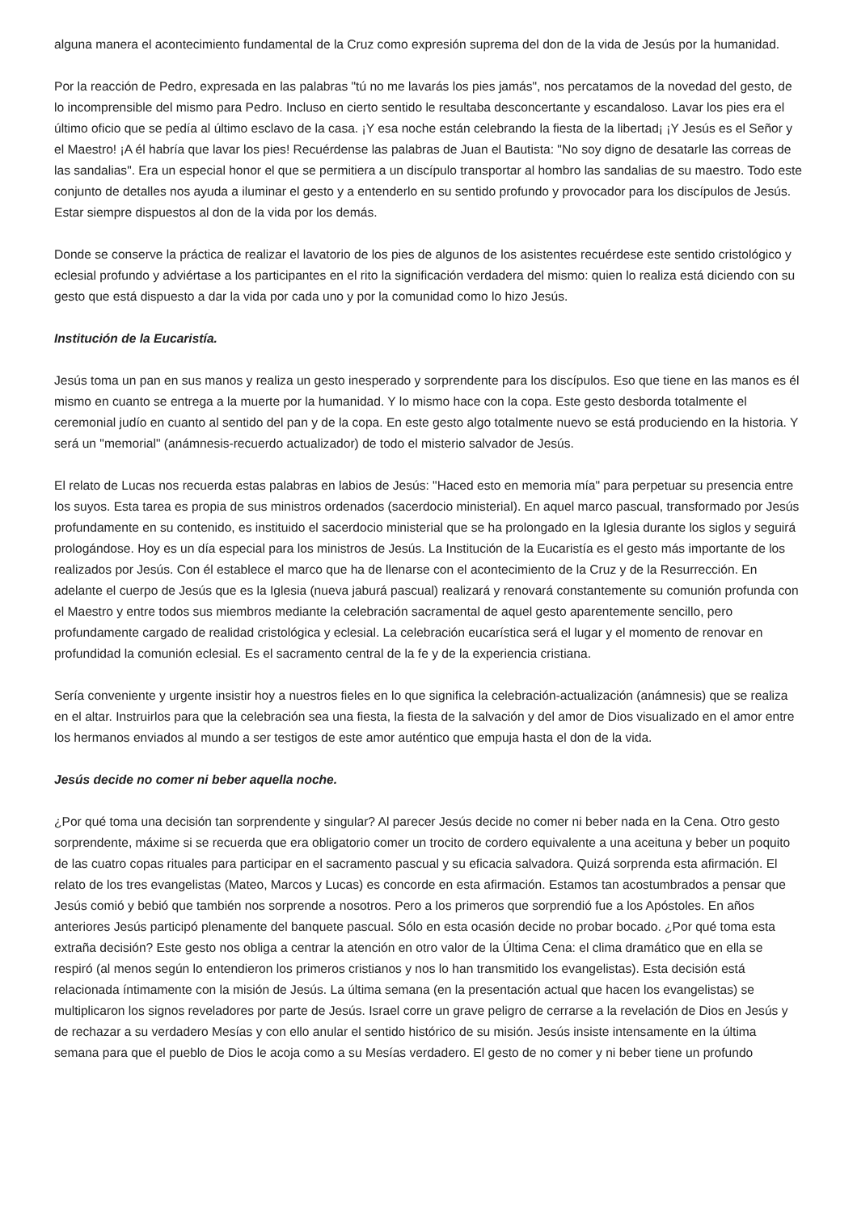alguna manera el acontecimiento fundamental de la Cruz como expresión suprema del don de la vida de Jesús por la humanidad.
Por la reacción de Pedro, expresada en las palabras "tú no me lavarás los pies jamás", nos percatamos de la novedad del gesto, de lo incomprensible del mismo para Pedro. Incluso en cierto sentido le resultaba desconcertante y escandaloso. Lavar los pies era el último oficio que se pedía al último esclavo de la casa. ¡Y esa noche están celebrando la fiesta de la libertad¡ ¡Y Jesús es el Señor y el Maestro! ¡A él habría que lavar los pies! Recuérdense las palabras de Juan el Bautista: "No soy digno de desatarle las correas de las sandalias". Era un especial honor el que se permitiera a un discípulo transportar al hombro las sandalias de su maestro. Todo este conjunto de detalles nos ayuda a iluminar el gesto y a entenderlo en su sentido profundo y provocador para los discípulos de Jesús. Estar siempre dispuestos al don de la vida por los demás.
Donde se conserve la práctica de realizar el lavatorio de los pies de algunos de los asistentes recuérdese este sentido cristológico y eclesial profundo y adviértase a los participantes en el rito la significación verdadera del mismo: quien lo realiza está diciendo con su gesto que está dispuesto a dar la vida por cada uno y por la comunidad como lo hizo Jesús.
Institución de la Eucaristía.
Jesús toma un pan en sus manos y realiza un gesto inesperado y sorprendente para los discípulos. Eso que tiene en las manos es él mismo en cuanto se entrega a la muerte por la humanidad. Y lo mismo hace con la copa. Este gesto desborda totalmente el ceremonial judío en cuanto al sentido del pan y de la copa. En este gesto algo totalmente nuevo se está produciendo en la historia. Y será un "memorial" (anámnesis-recuerdo actualizador) de todo el misterio salvador de Jesús.
El relato de Lucas nos recuerda estas palabras en labios de Jesús: "Haced esto en memoria mía" para perpetuar su presencia entre los suyos. Esta tarea es propia de sus ministros ordenados (sacerdocio ministerial). En aquel marco pascual, transformado por Jesús profundamente en su contenido, es instituido el sacerdocio ministerial que se ha prolongado en la Iglesia durante los siglos y seguirá prologándose. Hoy es un día especial para los ministros de Jesús. La Institución de la Eucaristía es el gesto más importante de los realizados por Jesús. Con él establece el marco que ha de llenarse con el acontecimiento de la Cruz y de la Resurrección. En adelante el cuerpo de Jesús que es la Iglesia (nueva jaburá pascual) realizará y renovará constantemente su comunión profunda con el Maestro y entre todos sus miembros mediante la celebración sacramental de aquel gesto aparentemente sencillo, pero profundamente cargado de realidad cristológica y eclesial. La celebración eucarística será el lugar y el momento de renovar en profundidad la comunión eclesial. Es el sacramento central de la fe y de la experiencia cristiana.
Sería conveniente y urgente insistir hoy a nuestros fieles en lo que significa la celebración-actualización (anámnesis) que se realiza en el altar. Instruirlos para que la celebración sea una fiesta, la fiesta de la salvación y del amor de Dios visualizado en el amor entre los hermanos enviados al mundo a ser testigos de este amor auténtico que empuja hasta el don de la vida.
Jesús decide no comer ni beber aquella noche.
¿Por qué toma una decisión tan sorprendente y singular? Al parecer Jesús decide no comer ni beber nada en la Cena. Otro gesto sorprendente, máxime si se recuerda que era obligatorio comer un trocito de cordero equivalente a una aceituna y beber un poquito de las cuatro copas rituales para participar en el sacramento pascual y su eficacia salvadora. Quizá sorprenda esta afirmación. El relato de los tres evangelistas (Mateo, Marcos y Lucas) es concorde en esta afirmación. Estamos tan acostumbrados a pensar que Jesús comió y bebió que también nos sorprende a nosotros. Pero a los primeros que sorprendió fue a los Apóstoles. En años anteriores Jesús participó plenamente del banquete pascual. Sólo en esta ocasión decide no probar bocado. ¿Por qué toma esta extraña decisión? Este gesto nos obliga a centrar la atención en otro valor de la Última Cena: el clima dramático que en ella se respiró (al menos según lo entendieron los primeros cristianos y nos lo han transmitido los evangelistas). Esta decisión está relacionada íntimamente con la misión de Jesús. La última semana (en la presentación actual que hacen los evangelistas) se multiplicaron los signos reveladores por parte de Jesús. Israel corre un grave peligro de cerrarse a la revelación de Dios en Jesús y de rechazar a su verdadero Mesías y con ello anular el sentido histórico de su misión. Jesús insiste intensamente en la última semana para que el pueblo de Dios le acoja como a su Mesías verdadero. El gesto de no comer y ni beber tiene un profundo